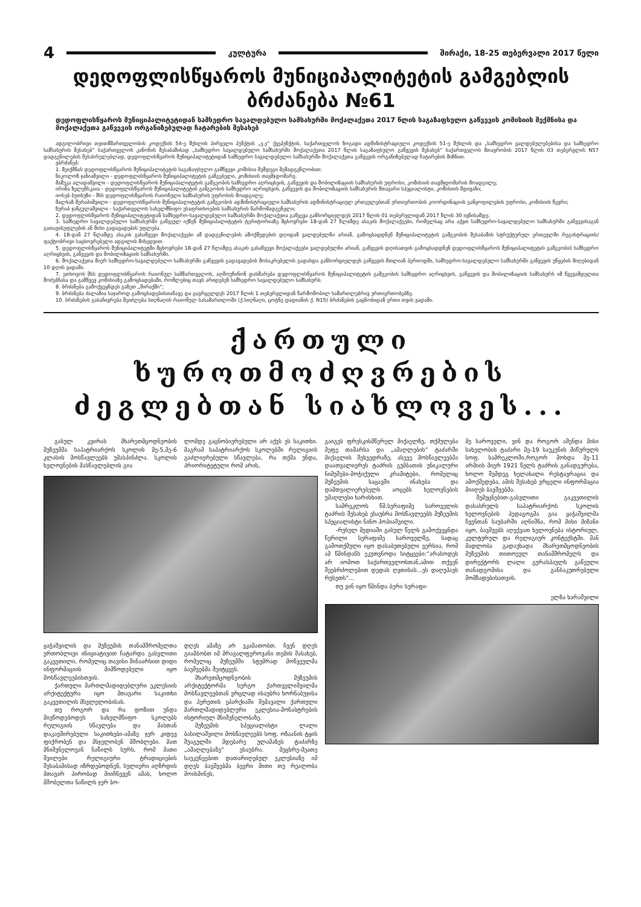4 კულტურა შირაქი, 18-25 თებერვალი 2017 წელი
დედოფლისწყაროს მუნიციპალიტეტის გამგებლის
ბრძანება №61
დედოფლისწყაროს მუნიციპალიტეტიდან სამხედრო სავალდებულო სამსახურში მოქალაქეთა 2017 წლის საგაზაფხულო გაწვევის კომისიის შექმნისა და მოქალაქეთა გაწვევის ორგანიზებულად ჩატარების შესახებ
ადგილობრივი თვითმმართველობის კოდექსის 54-ე მუხლის პირველი პუნქტის „ე.ე“ ქვეპუნქტის, საქართველოს ზოგადი ადმინისტრაციული კოდექსის 51-ე მუხლის და „სამხედრო ვალდებულებებისა და სამხედრო სამსახურის შესახებ“ საქართველოს კანონის შესაბამისად „სამხედრო სავალდებულო სამსახურში მოქალაქეთა 2017 წლის საგაზაფხულო გაწვევის შესახებ“ საქართველოს მთავრობის 2017 წლის 03 თებერვლის N57 დადგენილების შესასრულებლად, დედოფლისწყაროს მუნიციპალიტეტიდან სამხედრო სავალდებულო სამსახურში მოქალაქეთა გაწვევის ორგანიზებულად ჩატარების მიზნით.
ვბრძანებ:
1. შეიქმნას დედოფლისწყაროს მუნიციპალიტეტის საგაზაფხულო გამწვევი კომისია შემდეგი შემადგენლობით:
ნიკოლოზ ჯანიაშვილი - დედოფლისწყაროს მუნიციპალიტეტის გამგებელი, კომისიის თავმჯდომარე.
მამუკა ალადაშვილი - დედოფლისწყაროს მუნიციპალიტეტის გამგეობის სამხედრო აღრიცხვის, გაწვევის და მობილიზაციის სამსახურის უფროსი, კომისიის თავმჯდომარის მოადგილე;
ირინა ზელენსკაია - დედოფლისწყაროს მუნიციპალიტეტის გამგეობის სამხედრო აღრიცხვის, გაწვევის და მობილიზაციის სამსახურის მთავარი სპეციალისტი, კომისიის მდივანი;
იოსებ ბუთხუზი - შსს დედოფლისწყაროს რაიონული სამსახურის უფროსის მოადგილე;
მალხაზ მერაბიშვილი - დედოფლისწყაროს მუნიციპალიტეტის გამგეობის ადმინისტრაციული სამსახურის ადმინისტრაციულ ერთეულებთან ურთიერთობის კოორდინაციის განყოფილების უფროსი, კომისიის წევრი;
ზურაბ ჯანგულაშვილი - საქართველოს სახელმწიფო უსაფრთხოების სამსახურის წარმომადგენელი;
2. დედოფლისწყაროს მუნიციპალიტეტიდან სამხედრო-სავალდებულო სამსახურში მოქალაქეთა გაწვევა განხორციელდეს 2017 წლის 01 თებერვლიდან 2017 წლის 30 ივნისამდე.
3. სამხედრო სავალდებულო სამსახურში გაწვეულ იქნენ მუნიციპალიტეტის ტერიტორიაზე მცხოვრები 18-დან 27 წლამდე ასაკის მოქალაქეები, რომელსაც არა აქვთ სამხედრო-სავალდებულო სამსახურში გაწვევისაგან გათავისუფლების ან მისი გადავადების უფლება.
4. 18-დან 27 წლამდე ასაკის გასაწვევი მოქალაქეები ამ დადგენილების ამოქმედების დღიდან ვალდებულნი არიან, გამოცხადდნენ მუნიციპალიტეტის გამგეობის შესაბამის სტრუქტურულ ერთეულში რეგისტრაციის/ფაქტობრივი საცხოვრებელი ადგილის მიხედვით.
5. დედოფლისწყაროს მუნიციპალიტეტში მცხოვრები 18-დან 27 წლამდე ასაკის გასაწვევი მოქალაქეები ვალდებულნი არიან, გაწვევის დღისათვის გამოცხადდნენ დედოფლისწყაროს მუნიციპალიტეტის გამგეობის სამხედრო აღრიცხვის, გაწვევის და მობილიზაციის სამსახურში.
6. მოქალაქეთა მიერ სამხედრო-სავალდებულო სამსახურში გაწვევის გადავადების მოსაკრებელის გადახდა განხორციელდეს გაწვევის მთლიან პერიოდში, სამხედრო-სავალდებულო სამსახურში გაწვევის უწყების მიღებიდან 10 დღის ვადაში.
7. ეთხოვოს შსს დედოფლისწყაროს რაიონულ სამმართველოს, აღმოუჩინონ დახმარება დედოფლისწყაროს მუნიციპალიტეტის გამგეობის სამხედრო აღრიცხვის, გაწვევის და მობილიზაციის სამსახურს იმ წვევამდელთა მოძებნასა და გამწვევ კომისიაზე გამოცხადებაში, რომლებიც თავს არიდებენ სამხედრო სავალდებულო სამსახურს.
8. ბრძანება გამოქვეყნდეს გაზეთ „შირაქში“;
9. ბრძანება ძალაშია საჯაროდ გამოცხადებისთანავე და გავრცელდეს 2017 წლის 1 თებერვლიდან წარმოშობილ სამართლებრივ ურთიერთობებზე.
10. ბრძანების გასაჩივრება შეიძლება სიღნაღის რაიონულ სასამართლოში (ქ.სიღნაღი, ცოტნე დადიანის ქ. N15) ბრძანების გაცნობიდან ერთი თვის ვადაში.
ქართული ხუროთმოძღვრების
ძეგლებთან სიახლოვეს...
გასულ კვირას მხარეთმცოდნეობის მუზეუმმა საპატრიარქოს სკოლის მე-5,მე-6 კლასის მოსწავლეებს უმასპინძლა. სკოლის ხელოვნების მასწავლებლის გია
ლომდე გაცნობიერებული არ აქვს ეს საკითხი. მაგრამ საპატრიარქოს სკოლებში რელიგიის გაძლიერებული სწავლება, რა თქმა უნდა, პრიორიტეტული რომ არის,
ყაჭაშვილის და მუზეუმის თანამშრომელთა ერთობლივი ინიციატივით ჩატარდა გასვლითი გაკვეთილი, რომელიც თავისი შინაარსით დიდი ინფორმაციის მიმწოდებელი იყო მოსწავლეებისთვის.
ქართული მართლმადიდებლური ეკლესიის არქიტექტურა იყო მთავარი საკითხი გაკვეთილის მსვლელობისას.
თუ როგორ და რა დოზით უნდა მიეწოდებოდეს სახელმწიფო სკოლებს რელიგიის სწავლება და მასთან დაკავშირებული საკითხები-ამაზე ჯერ კიდევ ფიქრობენ და მსჯელობენ მშობლები. მათ მნიშვნელოვან ნაწილს სურს, რომ მათი შვილები რელიგიური ტრადიციების შესაბამისად იზრდებოდნენ, სულიერი აღზრდის მთავარ პირობად მიიჩნევენ ამას, ხოლო მშობელთა ნაწილს ჯერ ბო-
დღეს ამაზე არ ვკამათობთ. ჩვენ დღეს გიამბობთ იმ მრავალფეროვანი თემის შასახებ, რომელიც მუზეუმში სტუმრად მოწვეულმა ბავშვებმა შეიტყვეს.
მხარეთმცოდნეობის მუზეუმის არქიტექტორმა სერგო ქართველიშვილმა მოსწავლეებთან ვრცლად ისაუბრა ხორნაბუჯისა და ჰერეთის ეპარქიაში შემავალი ქართული მართლმადიდებლური ეკლესია-მონასტრების ისტორიულ მნიშვნელობაზე.
მუზეუმის სპეციალისტი ლალი ბასილაშვილი მოსწავლეებს სოფ. ოზაანის ტყის შუაგულში მდებარე ულამაზეს ტაძარზე „ამაღლებაზე“ ესაუბრა. მეცხრე-მეათე საუკუნეებით დათარიღებულ ეკლესიაზე იმ დღეს ბავშვებმა ბევრი მითი თუ რეალობა მოისმინეს,
გაიგეს ფრესკისმწერელ მიქაელზე, თქმულება მეფე თამარსა და „ამაღლების“ ტაძარში მიქაელის შეხვედრაზე, ასევე მოსწავლეებმა დაათვალიერეს ტაძრის გუმბათის უნიკალური ნიმუშები-მოჭიქული კრამიტები, რომელიც მუზეუმის საცავში ინახება და დამთვალიერებელს აოცებს ხელოვნების უმაღლესი ხარისხით.
სამრეკლოს წმ.სერაფიმე საროველის ტაძრის შესახებ ესაუბრა მოსწავლეებს მუზეუმის სპეციალისტი ნინო პოპიაშვილი.
-რუსულ მედიაში გასულ წელს გამოქვეყნდა წერილი სერაფიმე საროველზე, სადაც გამოთქმული იყო დასაბუთებული ვერსია, რომ ამ წმინდანს ეკუთვნოდა სიტყვები:“არასოდეს არ იომოთ საქართველოსთან,ამით თქვენ შეებრძოლებით დედას ღვთისას...ეს დაღუპავს რუსეთს“...
თუ ვინ იყო წმინდა ბერი სერაფი-
მე საროველი, ვინ და როგორ აშენდა მისი სახელობის ტაძარი მე-19 საუკუნის მიწურულს სოფ. სამრეკლოში,როგორ მოხდა მე-11 არმიის მიერ 1921 წელს ტაძრის განადგურება, ხოლო შემდეგ ხელახალი რესტავრაცია და ამოქმედება, ამის შესახებ ვრცელი ინფორმაცია მიიღეს ბავშვებმა.
შემეცნებით-გასვლითი გაკვეთილის დასასრულს საპატრიარქოს სკოლის ხელოვნების პედაგოგმა გია ყაჭაშვილმა ჩვენთან საუბარში აღნიშნა, რომ მისი მიზანი იყო, ბავშვებს აღექვათ ხელოვნება ისტორიულ, კულტურულ და რელიგიურ კონტექსტში. მან მადლობა გადაუხადა მხარეთმცოდნეობის მუზეუმის თითოეულ თანამშრომელს და დირექტორს ლალი გურასპაულს გაწეული თანადგომისა და განსაკუთრებული მომზადებისათვის.
ელზა ხარაშვილი